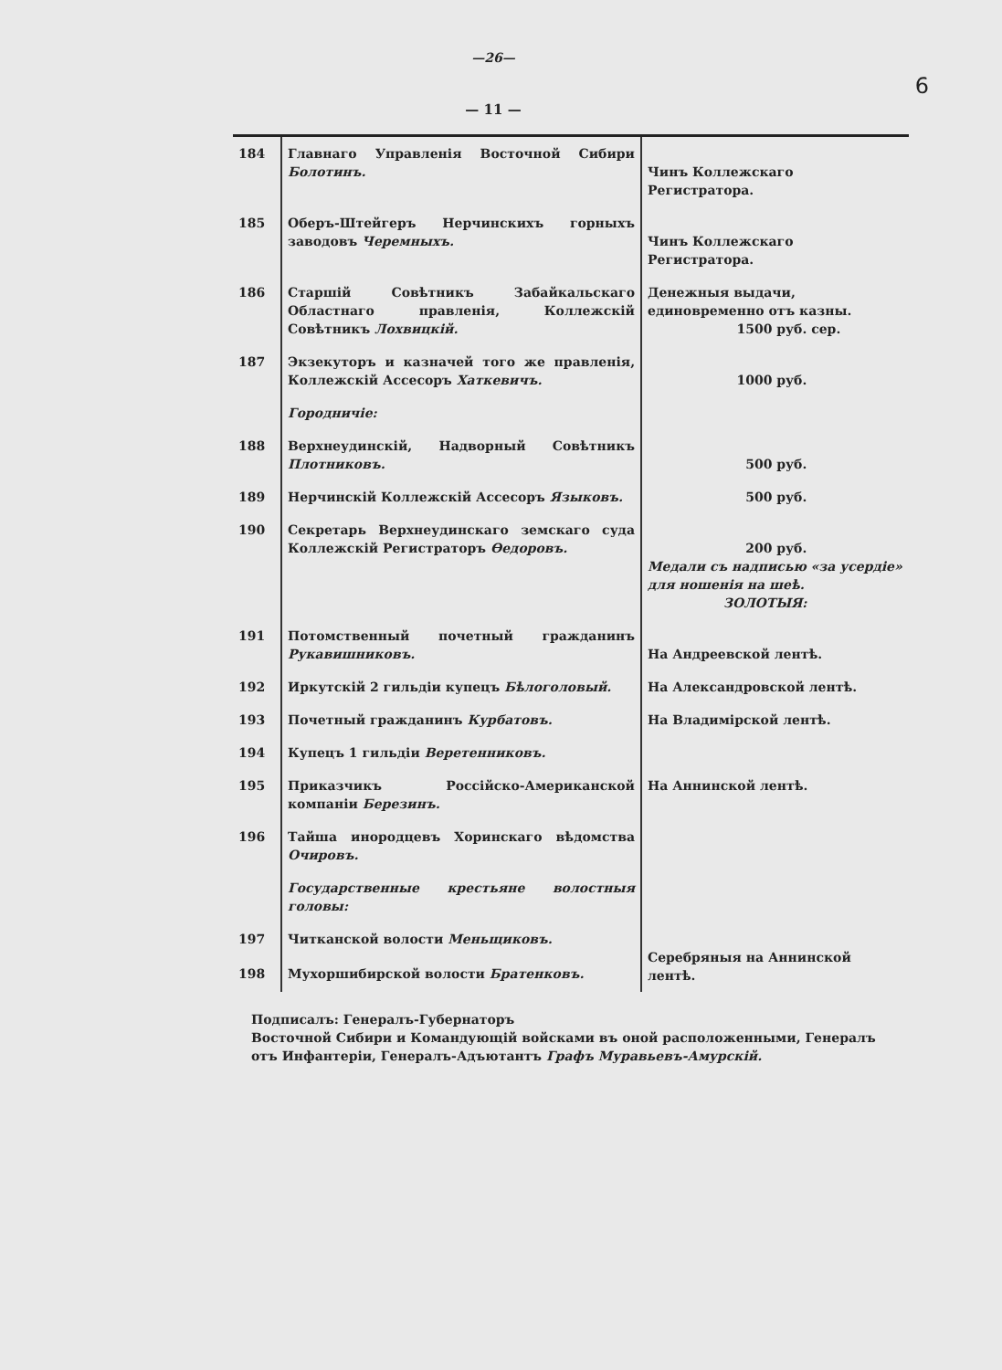6
—26—
— 11 —
| 184 | Главнаго Управленія Восточной Сибири Болотинъ. | Чинъ Коллежскаго Регистратора. |
| 185 | Оберъ-Штейгеръ Нерчинскихъ горныхъ заводовъ Черемныхъ. | Чинъ Коллежскаго Регистратора. |
| 186 | Старшій Совѣтникъ Забайкальскаго Областнаго правленія, Коллежскій Совѣтникъ Лохвицкій. | Денежныя выдачи, единовременно отъ казны. 1500 руб. сер. |
| 187 | Экзекуторъ и казначей того же правленія, Коллежскій Ассесоръ Хаткевичъ. | 1000 руб. |
| | Городничіе: | |
| 188 | Верхнеудинскій, Надворный Совѣтникъ Плотниковъ. | 500 руб. |
| 189 | Нерчинскій Коллежскій Ассесоръ Языковъ. | 500 руб. |
| 190 | Секретарь Верхнеудинскаго земскаго суда Коллежскій Регистраторъ Ѳедоровъ. | 200 руб. Медали съ надписью «за усердіе» для ношенія на шеѣ. ЗОЛОТЫЯ: |
| 191 | Потомственный почетный гражданинъ Рукавишниковъ. | На Андреевской лентѣ. |
| 192 | Иркутскій 2 гильдіи купецъ Бѣлоголовый. | На Александровской лентѣ. |
| 193 | Почетный гражданинъ Курбатовъ. | На Владимірской лентѣ. |
| 194 | Купецъ 1 гильдіи Веретенниковъ. | |
| 195 | Приказчикъ Россійско-Американской компаніи Березинъ. | На Аннинской лентѣ. |
| 196 | Тайша инородцевъ Хоринскаго вѣдомства Очировъ. | |
| | Государственные крестьяне волостныя головы: | |
| 197 | Читканской волости Меньщиковъ. | Серебряныя на Аннинской лентѣ. |
| 198 | Мухоршибирской волости Братенковъ. | |
Подписалъ: Генералъ-Губернаторъ
Восточной Сибири и Командующій войсками въ оной расположенными, Генералъ отъ Инфантеріи, Генералъ-Адъютантъ Графъ Муравьевъ-Амурскій.